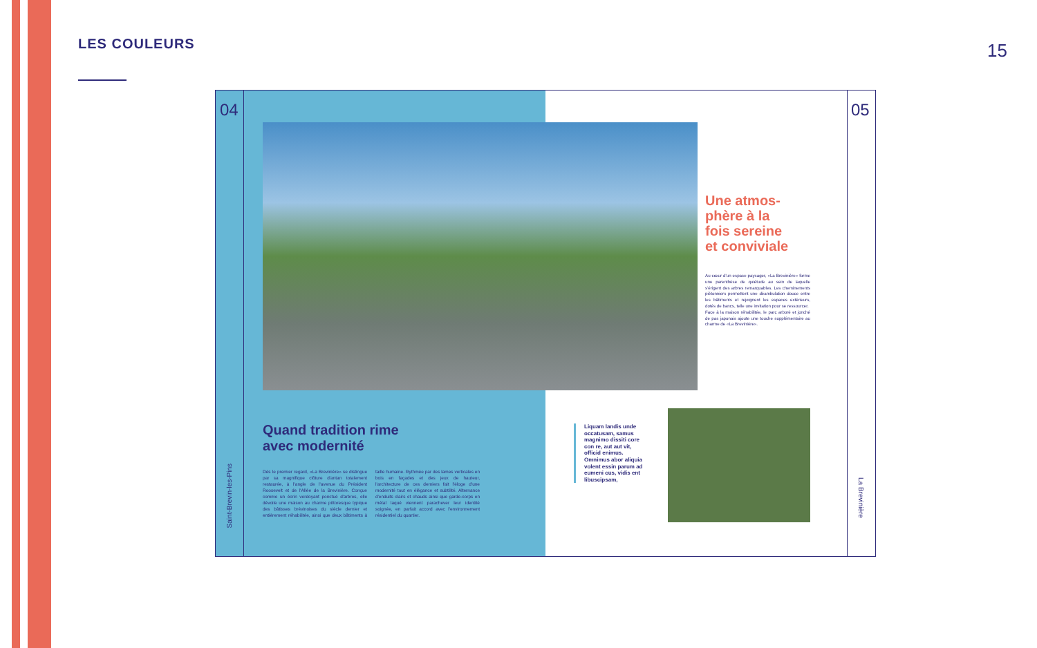LES COULEURS 15
04 05
Quand tradition rime
avec modernité
Dès le premier regard, «La Brevinière» se distingue par sa magnifique clôture d'antan totalement restaurée, à l'angle de l'avenue du Président Roosevelt et de l'Allée de la Brevinière. Conçue comme un écrin verdoyant ponctué d'arbres, elle dévoile une maison au charme pittoresque typique des bâtisses brévinoises du siècle dernier et entièrement réhabilitée, ainsi que deux bâtiments à taille humaine. Rythmée par des lames verticales en bois en façades et des jeux de hauteur, l'architecture de ces derniers fait l'éloge d'une modernité tout en élégance et subtilité. Alternance d'enduits clairs et chauds ainsi que garde-corps en métal laqué viennent parachever leur identité soignée, en parfait accord avec l'environnement résidentiel du quartier.
Saint-Brevin-les-Pins
Une atmos-
phère à la
fois sereine
et conviviale
Au cœur d'un espace paysager, «La Brevinière» forme une parenthèse de quiétude au sein de laquelle s'érigent des arbres remarquables. Les cheminements piétonniers permettent une déambulation douce entre les bâtiments et rejoignent les espaces extérieurs, dotés de bancs, telle une invitation pour se ressourcer.
Face à la maison réhabilitée, le parc arboré et jonché de pas japonais ajoute une touche supplémentaire au charme de «La Brevinière».
Liquam landis unde occatusam, samus magnimo dissiti core con re, aut aut vit, officid enimus. Omnimus abor aliquia volent essin parum ad eumeni cus, vidis ent libuscipsam,
La Brevinière